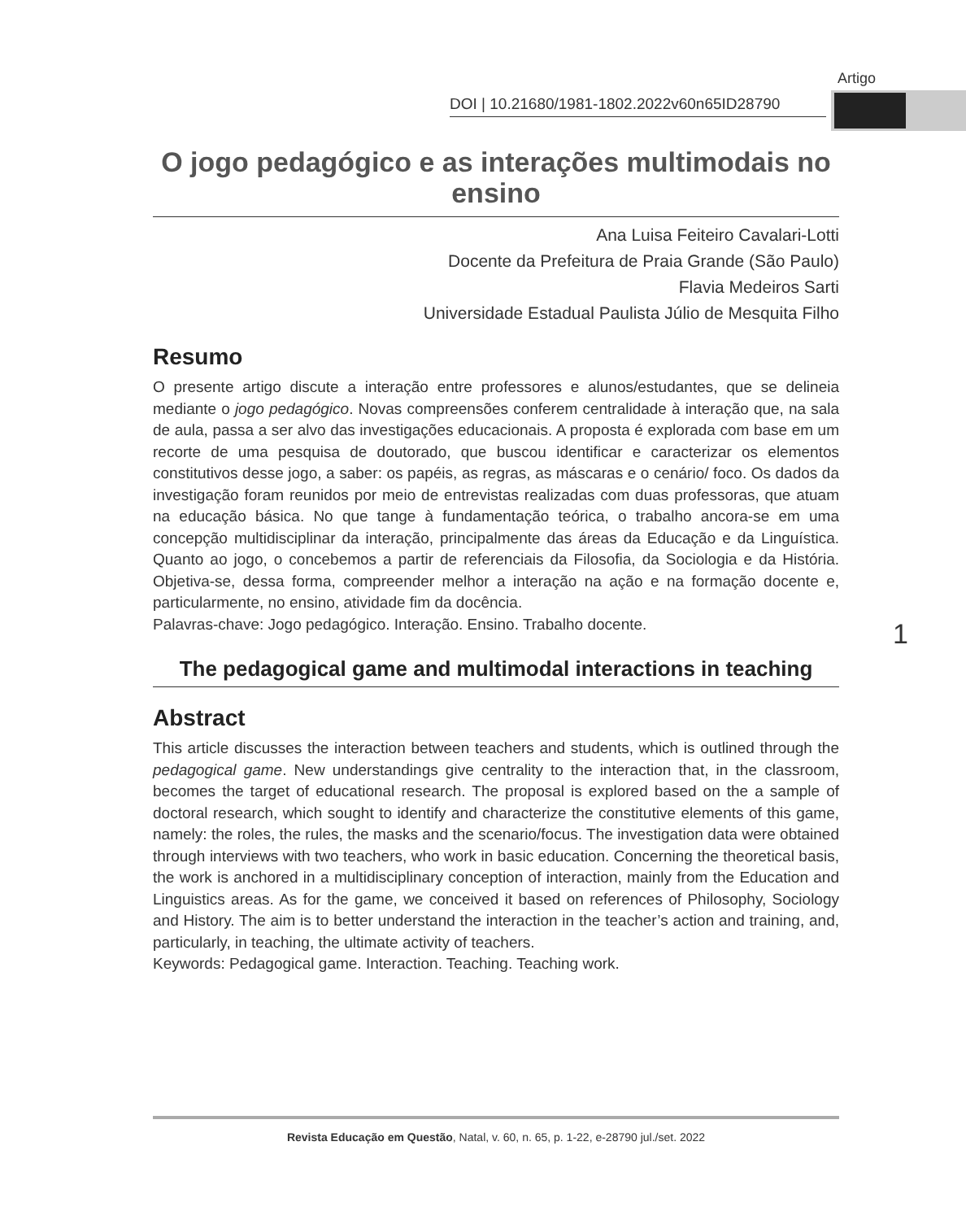Artigo
DOI | 10.21680/1981-1802.2022v60n65ID28790
O jogo pedagógico e as interações multimodais no ensino
Ana Luisa Feiteiro Cavalari-Lotti
Docente da Prefeitura de Praia Grande (São Paulo)
Flavia Medeiros Sarti
Universidade Estadual Paulista Júlio de Mesquita Filho
Resumo
O presente artigo discute a interação entre professores e alunos/estudantes, que se delineia mediante o jogo pedagógico. Novas compreensões conferem centralidade à interação que, na sala de aula, passa a ser alvo das investigações educacionais. A proposta é explorada com base em um recorte de uma pesquisa de doutorado, que buscou identificar e caracterizar os elementos constitutivos desse jogo, a saber: os papéis, as regras, as máscaras e o cenário/ foco. Os dados da investigação foram reunidos por meio de entrevistas realizadas com duas professoras, que atuam na educação básica. No que tange à fundamentação teórica, o trabalho ancora-se em uma concepção multidisciplinar da interação, principalmente das áreas da Educação e da Linguística. Quanto ao jogo, o concebemos a partir de referenciais da Filosofia, da Sociologia e da História. Objetiva-se, dessa forma, compreender melhor a interação na ação e na formação docente e, particularmente, no ensino, atividade fim da docência.
Palavras-chave: Jogo pedagógico. Interação. Ensino. Trabalho docente.
The pedagogical game and multimodal interactions in teaching
Abstract
This article discusses the interaction between teachers and students, which is outlined through the pedagogical game. New understandings give centrality to the interaction that, in the classroom, becomes the target of educational research. The proposal is explored based on the a sample of doctoral research, which sought to identify and characterize the constitutive elements of this game, namely: the roles, the rules, the masks and the scenario/focus. The investigation data were obtained through interviews with two teachers, who work in basic education. Concerning the theoretical basis, the work is anchored in a multidisciplinary conception of interaction, mainly from the Education and Linguistics areas. As for the game, we conceived it based on references of Philosophy, Sociology and History. The aim is to better understand the interaction in the teacher’s action and training, and, particularly, in teaching, the ultimate activity of teachers.
Keywords: Pedagogical game. Interaction. Teaching. Teaching work.
1
Revista Educação em Questão, Natal, v. 60, n. 65, p. 1-22, e-28790 jul./set. 2022